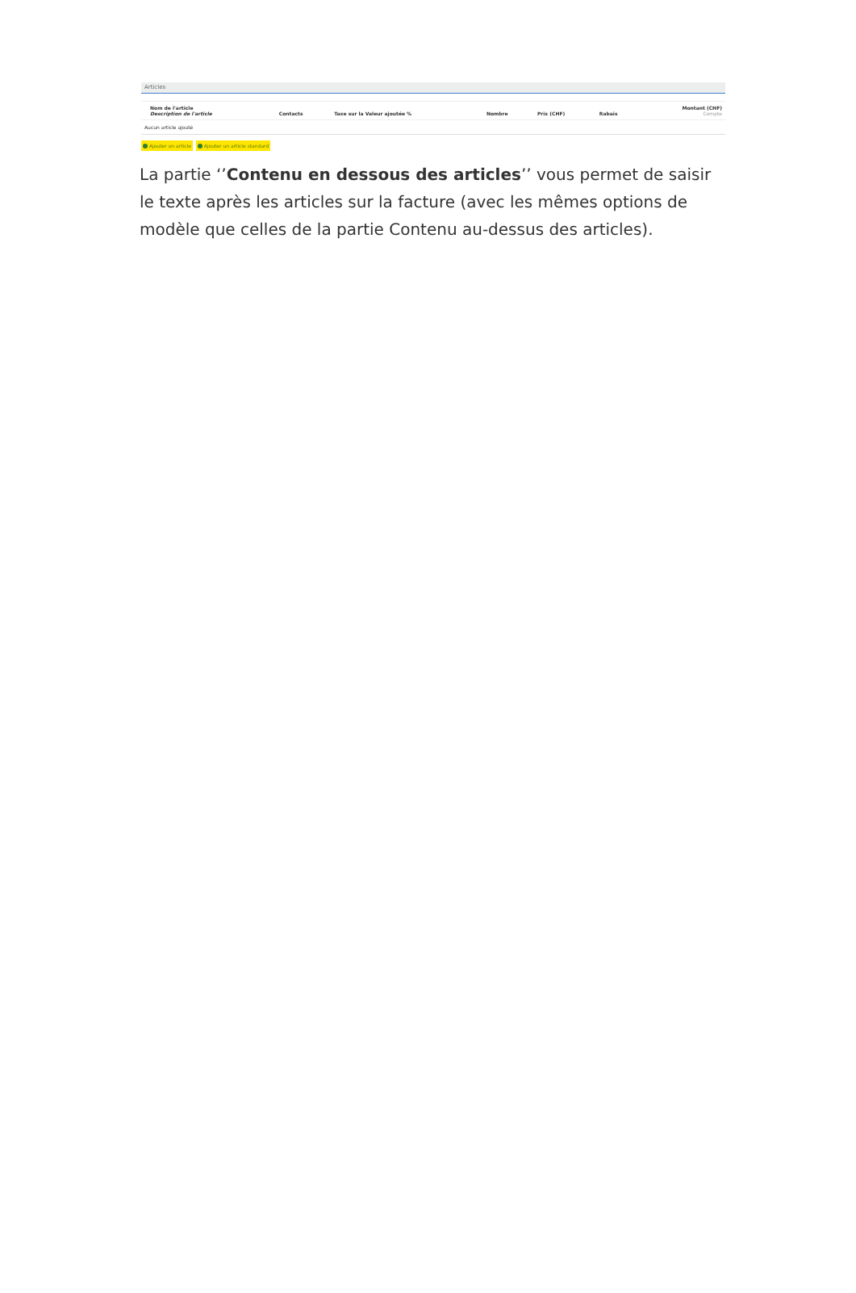Articles
| Nom de l'article Description de l'article | Contacts | Taxe sur la Valeur ajoutée % | Nombre | Prix (CHF) | Rabais | Montant (CHF) Compte |
| --- | --- | --- | --- | --- | --- | --- |
| Aucun article ajouté | | | | | | |
Ajouter un article Ajouter un article standard
La partie ‘’Contenu en dessous des articles’’ vous permet de saisir le texte après les articles sur la facture (avec les mêmes options de modèle que celles de la partie Contenu au-dessus des articles).